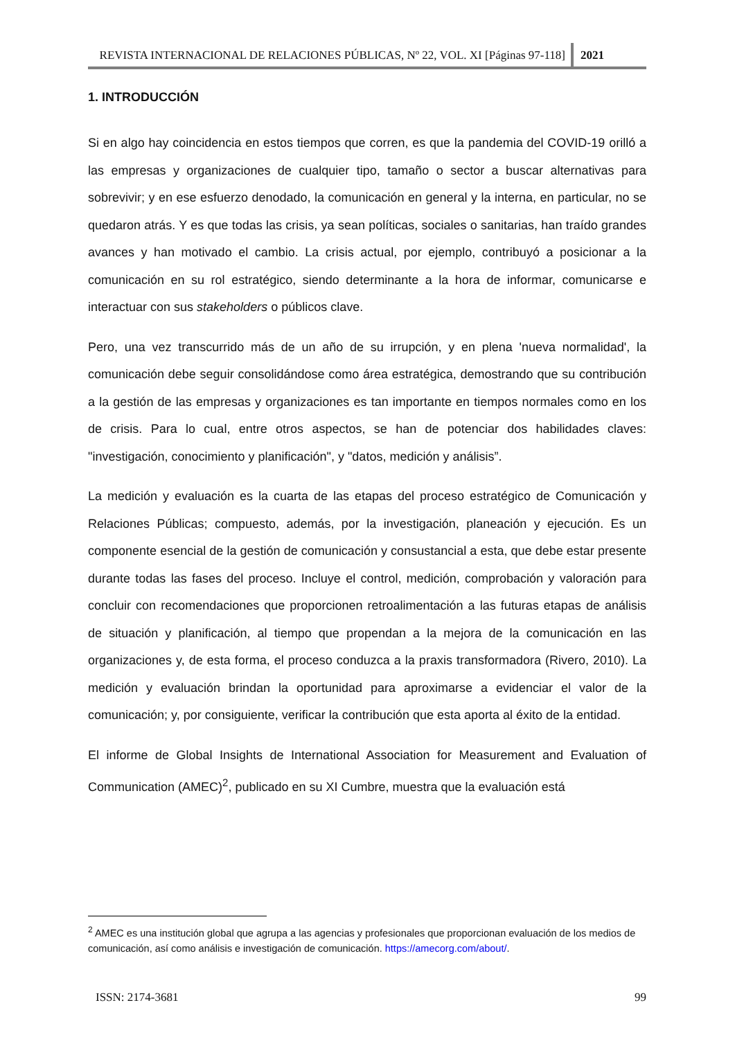REVISTA INTERNACIONAL DE RELACIONES PÚBLICAS, Nº 22, VOL. XI [Páginas 97-118]
2021
1. INTRODUCCIÓN
Si en algo hay coincidencia en estos tiempos que corren, es que la pandemia del COVID-19 orilló a las empresas y organizaciones de cualquier tipo, tamaño o sector a buscar alternativas para sobrevivir; y en ese esfuerzo denodado, la comunicación en general y la interna, en particular, no se quedaron atrás. Y es que todas las crisis, ya sean políticas, sociales o sanitarias, han traído grandes avances y han motivado el cambio. La crisis actual, por ejemplo, contribuyó a posicionar a la comunicación en su rol estratégico, siendo determinante a la hora de informar, comunicarse e interactuar con sus stakeholders o públicos clave.
Pero, una vez transcurrido más de un año de su irrupción, y en plena 'nueva normalidad', la comunicación debe seguir consolidándose como área estratégica, demostrando que su contribución a la gestión de las empresas y organizaciones es tan importante en tiempos normales como en los de crisis. Para lo cual, entre otros aspectos, se han de potenciar dos habilidades claves: "investigación, conocimiento y planificación", y "datos, medición y análisis”.
La medición y evaluación es la cuarta de las etapas del proceso estratégico de Comunicación y Relaciones Públicas; compuesto, además, por la investigación, planeación y ejecución. Es un componente esencial de la gestión de comunicación y consustancial a esta, que debe estar presente durante todas las fases del proceso. Incluye el control, medición, comprobación y valoración para concluir con recomendaciones que proporcionen retroalimentación a las futuras etapas de análisis de situación y planificación, al tiempo que propendan a la mejora de la comunicación en las organizaciones y, de esta forma, el proceso conduzca a la praxis transformadora (Rivero, 2010). La medición y evaluación brindan la oportunidad para aproximarse a evidenciar el valor de la comunicación; y, por consiguiente, verificar la contribución que esta aporta al éxito de la entidad.
El informe de Global Insights de International Association for Measurement and Evaluation of Communication (AMEC)<sup>2</sup>, publicado en su XI Cumbre, muestra que la evaluación está
<sup>2</sup> AMEC es una institución global que agrupa a las agencias y profesionales que proporcionan evaluación de los medios de comunicación, así como análisis e investigación de comunicación. https://amecorg.com/about/.
ISSN: 2174-3681 99